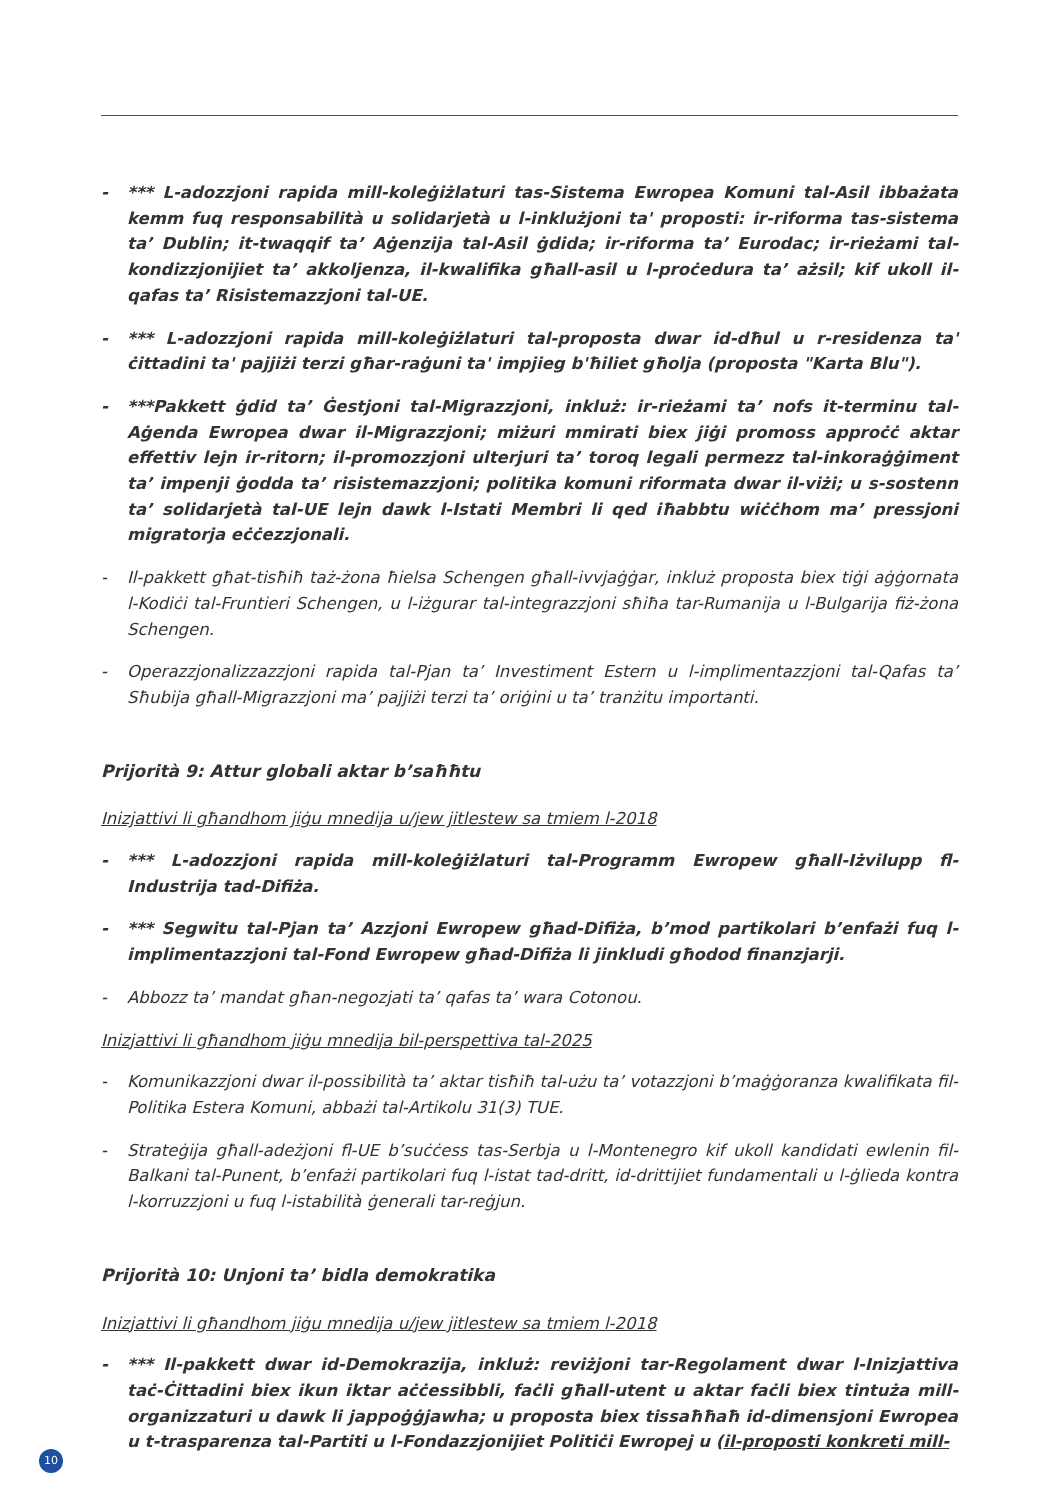- *** L-adozzjoni rapida mill-koleġiżlaturi tas-Sistema Ewropea Komuni tal-Asil ibbażata kemm fuq responsabilità u solidarjetà u l-inklużjoni ta' proposti: ir-riforma tas-sistema ta’ Dublin; it-twaqqif ta’ Aġenzija tal-Asil ġdida; ir-riforma ta’ Eurodac; ir-rieżami tal-kondizzjonijiet ta’ akkoljenza, il-kwalifika għall-asil u l-proċedura ta’ ażsil; kif ukoll il-qafas ta’ Risistemazzjoni tal-UE.
- *** L-adozzjoni rapida mill-koleġiżlaturi tal-proposta dwar id-dħul u r-residenza ta' ċittadini ta' pajjiżi terzi għar-raġuni ta' impjieg b'ħiliet għolja (proposta "Karta Blu").
- ***Pakkett ġdid ta’ Ġestjoni tal-Migrazzjoni, inkluż: ir-rieżami ta’ nofs it-terminu tal-Aġenda Ewropea dwar il-Migrazzjoni; miżuri mmirati biex jiġi promoss approċċ aktar effettiv lejn ir-ritorn; il-promozzjoni ulterjuri ta’ toroq legali permezz tal-inkoraġġiment ta’ impenji ġodda ta’ risistemazzjoni; politika komuni riformata dwar il-viżi; u s-sostenn ta’ solidarjetà tal-UE lejn dawk l-Istati Membri li qed iħabbtu wiċċhom ma’ pressjoni migratorja eċċezzjonali.
- Il-pakkett għat-tisħiħ taż-żona ħielsa Schengen għall-ivvjaġġar, inkluż proposta biex tiġi aġġornata l-Kodiċi tal-Fruntieri Schengen, u l-iżgurar tal-integrazzjoni sħiħa tar-Rumanija u l-Bulgarija fiż-żona Schengen.
- Operazzjonalizzazzjoni rapida tal-Pjan ta’ Investiment Estern u l-implimentazzjoni tal-Qafas ta’ Sħubija għall-Migrazzjoni ma’ pajjiżi terzi ta’ oriġini u ta’ tranżitu importanti.
Prijorità 9: Attur globali aktar b’saħħtu
Inizjattivi li għandhom jiġu mnedija u/jew jitlestew sa tmiem l-2018
- *** L-adozzjoni rapida mill-koleġiżlaturi tal-Programm Ewropew għall-Iżvilupp fl-Industrija tad-Difiża.
- *** Segwitu tal-Pjan ta’ Azzjoni Ewropew għad-Difiża, b’mod partikolari b’enfażi fuq l-implimentazzjoni tal-Fond Ewropew għad-Difiża li jinkludi għodod finanzjarji.
- Abbozz ta’ mandat għan-negozjati ta’ qafas ta’ wara Cotonou.
Inizjattivi li għandhom jiġu mnedija bil-perspettiva tal-2025
- Komunikazzjoni dwar il-possibilità ta’ aktar tisħiħ tal-użu ta’ votazzjoni b’maġġoranza kwalifikata fil-Politika Estera Komuni, abbażi tal-Artikolu 31(3) TUE.
- Strateġija għall-adeżjoni fl-UE b’suċċess tas-Serbja u l-Montenegro kif ukoll kandidati ewlenin fil-Balkani tal-Punent, b’enfażi partikolari fuq l-istat tad-dritt, id-drittijiet fundamentali u l-ġlieda kontra l-korruzzjoni u fuq l-istabilità ġenerali tar-reġjun.
Prijorità 10: Unjoni ta’ bidla demokratika
Inizjattivi li għandhom jiġu mnedija u/jew jitlestew sa tmiem l-2018
- *** Il-pakkett dwar id-Demokrazija, inkluż: reviżjoni tar-Regolament dwar l-Inizjattiva taċ-Ċittadini biex ikun iktar aċċessibbli, faċli għall-utent u aktar faċli biex tintuża mill-organizzaturi u dawk li jappoġġjawha; u proposta biex tissaħħaħ id-dimensjoni Ewropea u t-trasparenza tal-Partiti u l-Fondazzjonijiet Politiċi Ewropej u (il-proposti konkreti mill-
10